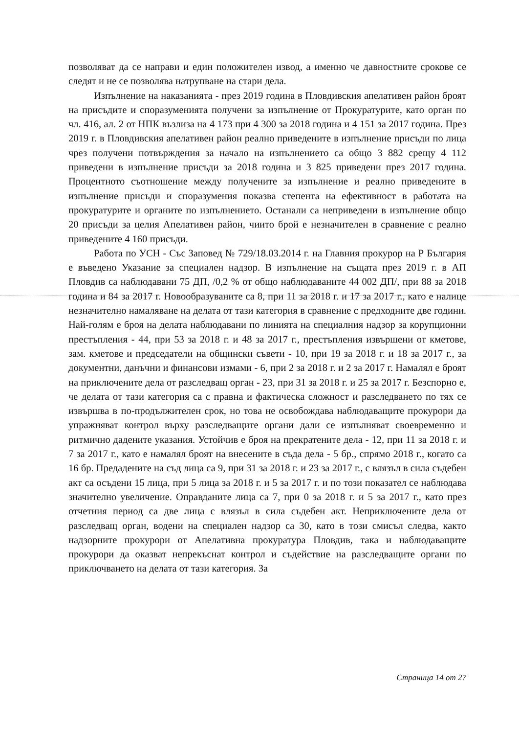позволяват да се направи и един положителен извод, а именно че давностните срокове се следят и не се позволява натрупване на стари дела.
Изпълнение на наказанията - през 2019 година в Пловдивския апелативен район броят на присъдите и споразуменията получени за изпълнение от Прокуратурите, като орган по чл. 416, ал. 2 от НПК възлиза на 4 173 при 4 300 за 2018 година и 4 151 за 2017 година. През 2019 г. в Пловдивския апелативен район реално приведените в изпълнение присъди по лица чрез получени потвърждения за начало на изпълнението са общо 3 882 срещу 4 112 приведени в изпълнение присъди за 2018 година и 3 825 приведени през 2017 година. Процентното съотношение между получените за изпълнение и реално приведените в изпълнение присъди и споразумения показва степента на ефективност в работата на прокуратурите и органите по изпълнението. Останали са неприведени в изпълнение общо 20 присъди за целия Апелативен район, чиито брой е незначителен в сравнение с реално приведените 4 160 присъди.
Работа по УСН - Със Заповед № 729/18.03.2014 г. на Главния прокурор на Р България е въведено Указание за специален надзор. В изпълнение на същата през 2019 г. в АП Пловдив са наблюдавани 75 ДП, /0,2 % от общо наблюдаваните 44 002 ДП/, при 88 за 2018 година и 84 за 2017 г. Новообразуваните са 8, при 11 за 2018 г. и 17 за 2017 г., като е налице незначително намаляване на делата от тази категория в сравнение с предходните две години. Най-голям е броя на делата наблюдавани по линията на специалния надзор за корупционни престъпления - 44, при 53 за 2018 г. и 48 за 2017 г., престъпления извършени от кметове, зам. кметове и председатели на общински съвети - 10, при 19 за 2018 г. и 18 за 2017 г., за документни, данъчни и финансови измами - 6, при 2 за 2018 г. и 2 за 2017 г. Намалял е броят на приключените дела от разследващ орган - 23, при 31 за 2018 г. и 25 за 2017 г. Безспорно е, че делата от тази категория са с правна и фактическа сложност и разследването по тях се извършва в по-продължителен срок, но това не освобождава наблюдаващите прокурори да упражняват контрол върху разследващите органи дали се изпълняват своевременно и ритмично дадените указания. Устойчив е броя на прекратените дела - 12, при 11 за 2018 г. и 7 за 2017 г., като е намалял броят на внесените в съда дела - 5 бр., спрямо 2018 г., когато са 16 бр. Предадените на съд лица са 9, при 31 за 2018 г. и 23 за 2017 г., с влязъл в сила съдебен акт са осъдени 15 лица, при 5 лица за 2018 г. и 5 за 2017 г. и по този показател се наблюдава значително увеличение. Оправданите лица са 7, при 0 за 2018 г. и 5 за 2017 г., като през отчетния период са две лица с влязъл в сила съдебен акт. Неприключените дела от разследващ орган, водени на специален надзор са 30, като в този смисъл следва, както надзорните прокурори от Апелативна прокуратура Пловдив, така и наблюдаващите прокурори да оказват непрекъснат контрол и съдействие на разследващите органи по приключването на делата от тази категория. За
Страница 14 от 27